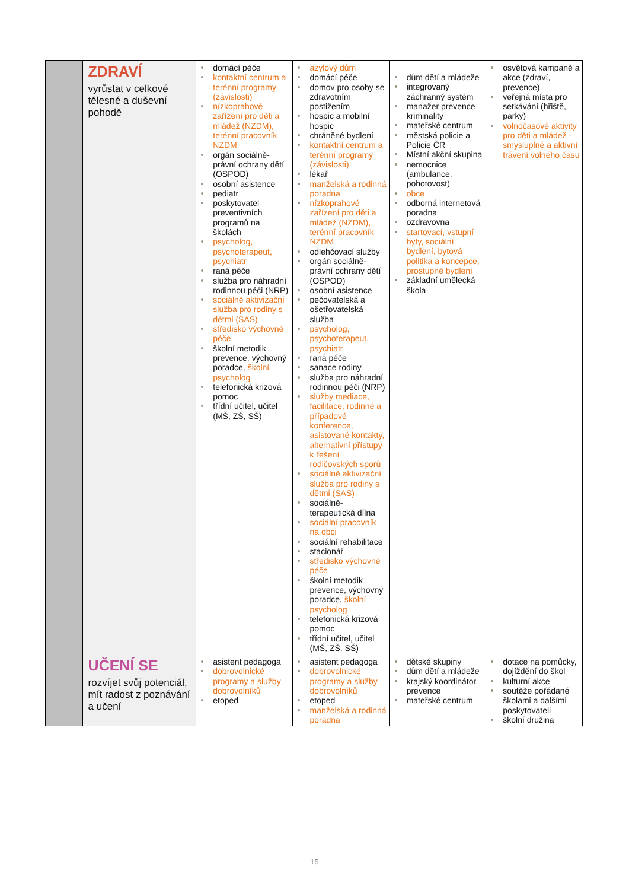| | ZDRAVÍ vyrůstat v celkové tělesné a duševní pohodě | domácí péče kontaktní centrum a terénní programy (závislosti) nízkoprahové zařízení pro děti a mládež (NZDM), terénní pracovník NZDM orgán sociálně-právní ochrany dětí (OSPOD) osobní asistence pediatr poskytovatel preventivních programů na školách psycholog, psychoterapeut, psychiatr raná péče služba pro náhradní rodinnou péči (NRP) sociálně aktivizační služba pro rodiny s dětmi (SAS) středisko výchovné péče školní metodik prevence, výchovný poradce, školní psycholog telefonická krizová pomoc třídní učitel, učitel (MŠ, ZŠ, SŠ) | azylový dům domácí péče domov pro osoby se zdravotním postižením hospic a mobilní hospic chráněné bydlení kontaktní centrum a terénní programy (závislosti) lékař manželská a rodinná poradna nízkoprahové zařízení pro děti a mládež (NZDM), terénní pracovník NZDM odlehčovací služby orgán sociálně-právní ochrany dětí (OSPOD) osobní asistence pečovatelská a ošetřovatelská služba psycholog, psychoterapeut, psychiatr raná péče sanace rodiny služba pro náhradní rodinnou péči (NRP) služby mediace, facilitace, rodinné a případové konference, asistované kontakty, alternativní přístupy k řešení rodičovských sporů sociálně aktivizační služba pro rodiny s dětmi (SAS) sociálně-terapeutická dílna sociální pracovník na obci sociální rehabilitace stacionář středisko výchovné péče školní metodik prevence, výchovný poradce, školní psycholog telefonická krizová pomoc třídní učitel, učitel (MŠ, ZŠ, SŠ) | dům dětí a mládeže integrovaný záchranný systém manažer prevence kriminality mateřské centrum městská policie a Policie ČR Místní akční skupina nemocnice (ambulance, pohotovost) obce odborná internetová poradna ozdravovna startovací, vstupní byty, sociální bydlení, bytová politika a koncepce, prostupné bydlení základní umělecká škola | osvětová kampaně a akce (zdraví, prevence) veřejná místa pro setkávání (hřiště, parky) volnočasové aktivity pro děti a mládež - smysluplné a aktivní trávení volného času |
| | UČENÍ SE rozvíjet svůj potenciál, mít radost z poznávání a učení | asistent pedagoga dobrovolnické programy a služby dobrovolníků etoped | asistent pedagoga dobrovolnické programy a služby dobrovolníků etoped manželská a rodinná poradna | dětské skupiny dům dětí a mládeže krajský koordinátor prevence mateřské centrum | dotace na pomůcky, dojíždění do škol kulturní akce soutěže pořádané školami a dalšími poskytovateli školní družina |
15